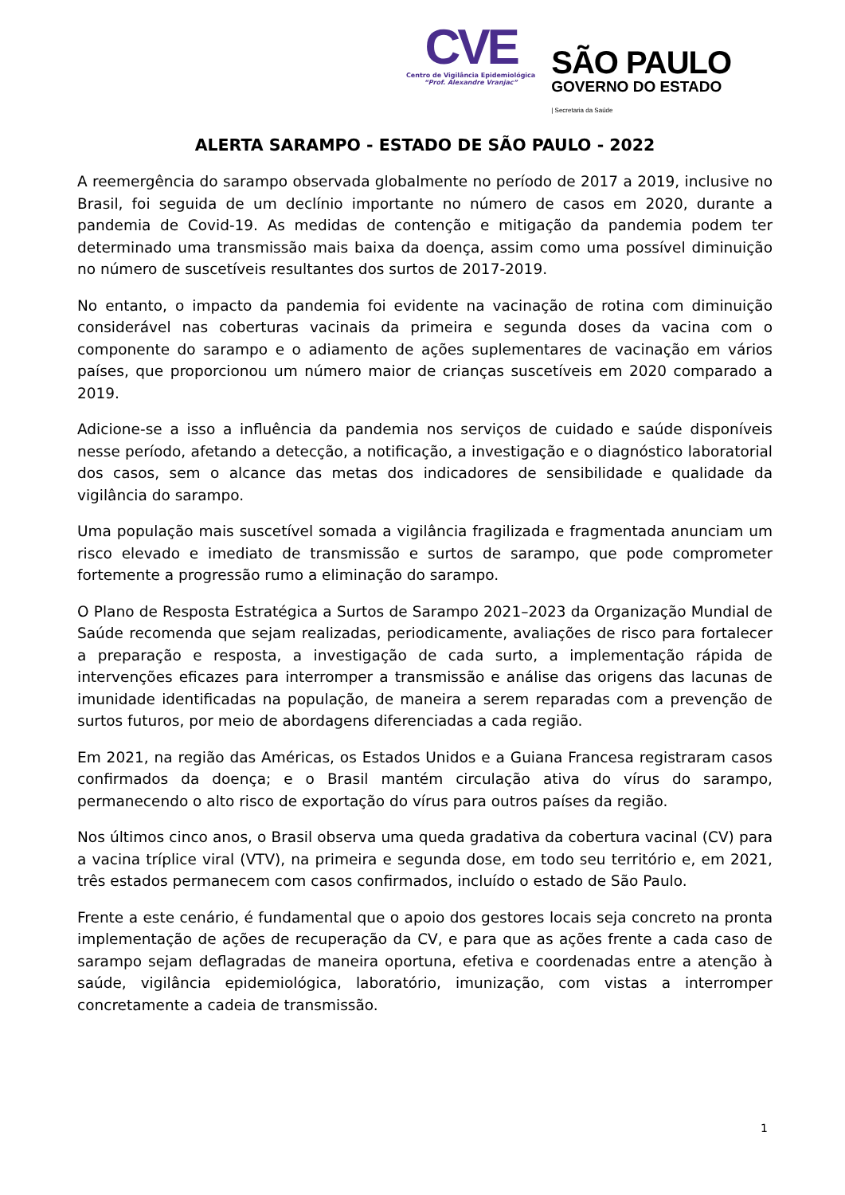CVE
Centro de Vigilância Epidemiológica
“Prof. Alexandre Vranjac”
SÃO PAULO
GOVERNO DO ESTADO
| Secretaria da Saúde
ALERTA SARAMPO - ESTADO DE SÃO PAULO - 2022
A reemergência do sarampo observada globalmente no período de 2017 a 2019, inclusive no Brasil, foi seguida de um declínio importante no número de casos em 2020, durante a pandemia de Covid-19. As medidas de contenção e mitigação da pandemia podem ter determinado uma transmissão mais baixa da doença, assim como uma possível diminuição no número de suscetíveis resultantes dos surtos de 2017-2019.
No entanto, o impacto da pandemia foi evidente na vacinação de rotina com diminuição considerável nas coberturas vacinais da primeira e segunda doses da vacina com o componente do sarampo e o adiamento de ações suplementares de vacinação em vários países, que proporcionou um número maior de crianças suscetíveis em 2020 comparado a 2019.
Adicione-se a isso a influência da pandemia nos serviços de cuidado e saúde disponíveis nesse período, afetando a detecção, a notificação, a investigação e o diagnóstico laboratorial dos casos, sem o alcance das metas dos indicadores de sensibilidade e qualidade da vigilância do sarampo.
Uma população mais suscetível somada a vigilância fragilizada e fragmentada anunciam um risco elevado e imediato de transmissão e surtos de sarampo, que pode comprometer fortemente a progressão rumo a eliminação do sarampo.
O Plano de Resposta Estratégica a Surtos de Sarampo 2021–2023 da Organização Mundial de Saúde recomenda que sejam realizadas, periodicamente, avaliações de risco para fortalecer a preparação e resposta, a investigação de cada surto, a implementação rápida de intervenções eficazes para interromper a transmissão e análise das origens das lacunas de imunidade identificadas na população, de maneira a serem reparadas com a prevenção de surtos futuros, por meio de abordagens diferenciadas a cada região.
Em 2021, na região das Américas, os Estados Unidos e a Guiana Francesa registraram casos confirmados da doença; e o Brasil mantém circulação ativa do vírus do sarampo, permanecendo o alto risco de exportação do vírus para outros países da região.
Nos últimos cinco anos, o Brasil observa uma queda gradativa da cobertura vacinal (CV) para a vacina tríplice viral (VTV), na primeira e segunda dose, em todo seu território e, em 2021, três estados permanecem com casos confirmados, incluído o estado de São Paulo.
Frente a este cenário, é fundamental que o apoio dos gestores locais seja concreto na pronta implementação de ações de recuperação da CV, e para que as ações frente a cada caso de sarampo sejam deflagradas de maneira oportuna, efetiva e coordenadas entre a atenção à saúde, vigilância epidemiológica, laboratório, imunização, com vistas a interromper concretamente a cadeia de transmissão.
1